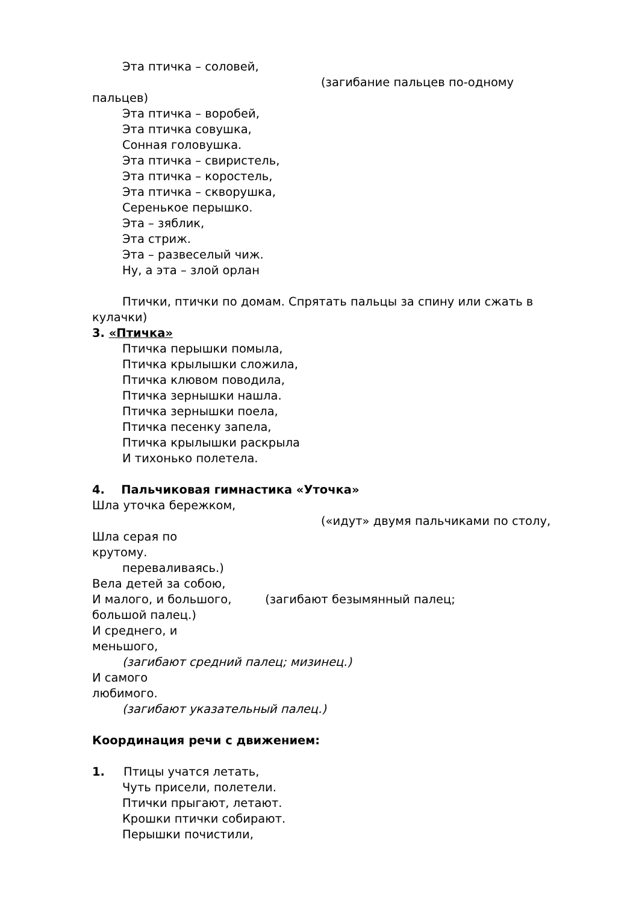Эта птичка – соловей,
(загибание пальцев по-одному
пальцев)
Эта птичка – воробей,
Эта птичка совушка,
Сонная головушка.
Эта птичка – свиристель,
Эта птичка – коростель,
Эта птичка – скворушка,
Серенькое перышко.
Эта – зяблик,
Эта стриж.
Эта – развеселый чиж.
Ну, а эта – злой орлан
Птички, птички по домам. Спрятать пальцы за спину или сжать в
кулачки)
3. «Птичка»
Птичка перышки помыла,
Птичка крылышки сложила,
Птичка клювом поводила,
Птичка зернышки нашла.
Птичка зернышки поела,
Птичка песенку запела,
Птичка крылышки раскрыла
И тихонько полетела.
4. Пальчиковая гимнастика «Уточка»
Шла уточка бережком,
(«идут» двумя пальчиками по столу,
Шла серая по
крутому.
переваливаясь.)
Вела детей за собою,
И малого, и большого, (загибают безымянный палец;
большой палец.)
И среднего, и
меньшого,
(загибают средний палец; мизинец.)
И самого
любимого.
(загибают указательный палец.)
Координация речи с движением:
1. Птицы учатся летать,
Чуть присели, полетели.
Птички прыгают, летают.
Крошки птички собирают.
Перышки почистили,